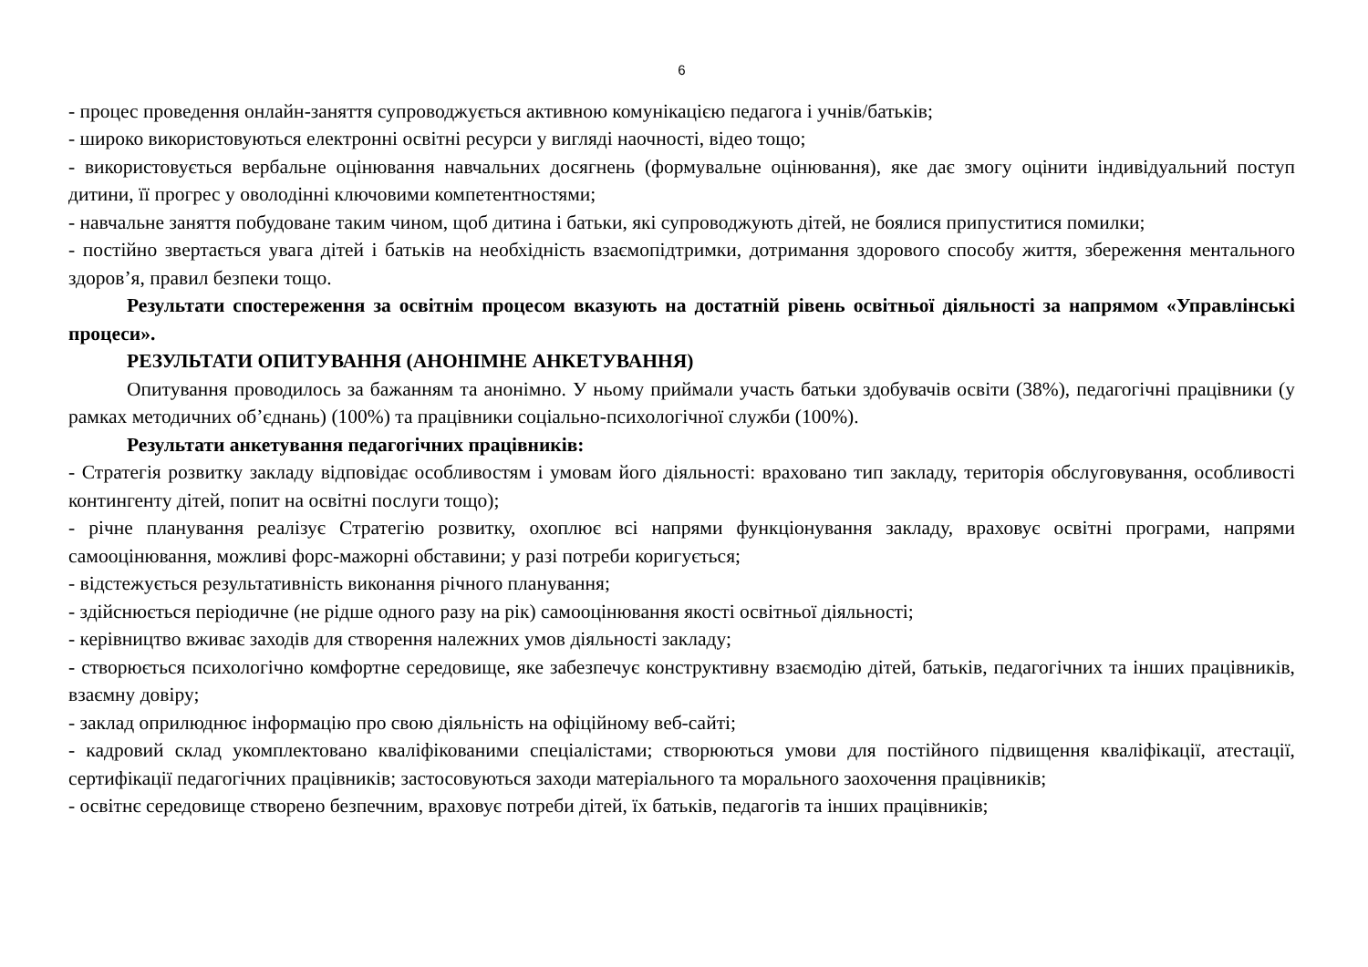6
- процес проведення онлайн-заняття супроводжується активною комунікацією педагога і учнів/батьків;
- широко використовуються електронні освітні ресурси у вигляді наочності, відео тощо;
- використовується вербальне оцінювання навчальних досягнень (формувальне оцінювання), яке дає змогу оцінити індивідуальний поступ дитини, її прогрес у оволодінні ключовими компетентностями;
- навчальне заняття побудоване таким чином, щоб дитина і батьки, які супроводжують дітей, не боялися припуститися помилки;
- постійно звертається увага дітей і батьків на необхідність взаємопідтримки, дотримання здорового способу життя, збереження ментального здоров’я, правил безпеки тощо.
Результати спостереження за освітнім процесом вказують на достатній рівень освітньої діяльності за напрямом «Управлінські процеси».
РЕЗУЛЬТАТИ ОПИТУВАННЯ (АНОНІМНЕ АНКЕТУВАННЯ)
Опитування проводилось за бажанням та анонімно. У ньому приймали участь батьки здобувачів освіти (38%), педагогічні працівники (у рамках методичних об’єднань) (100%) та працівники соціально-психологічної служби (100%).
Результати анкетування педагогічних працівників:
- Стратегія розвитку закладу відповідає особливостям і умовам його діяльності: враховано тип закладу, територія обслуговування, особливості контингенту дітей, попит на освітні послуги тощо);
- річне планування реалізує Стратегію розвитку, охоплює всі напрями функціонування закладу, враховує освітні програми, напрями самооцінювання, можливі форс-мажорні обставини; у разі потреби коригується;
- відстежується результативність виконання річного планування;
- здійснюється періодичне (не рідше одного разу на рік) самооцінювання якості освітньої діяльності;
- керівництво вживає заходів для створення належних умов діяльності закладу;
- створюється психологічно комфортне середовище, яке забезпечує конструктивну взаємодію дітей, батьків, педагогічних та інших працівників, взаємну довіру;
- заклад оприлюднює інформацію про свою діяльність на офіційному веб-сайті;
- кадровий склад укомплектовано кваліфікованими спеціалістами; створюються умови для постійного підвищення кваліфікації, атестації, сертифікації педагогічних працівників; застосовуються заходи матеріального та морального заохочення працівників;
- освітнє середовище створено безпечним, враховує потреби дітей, їх батьків, педагогів та інших працівників;